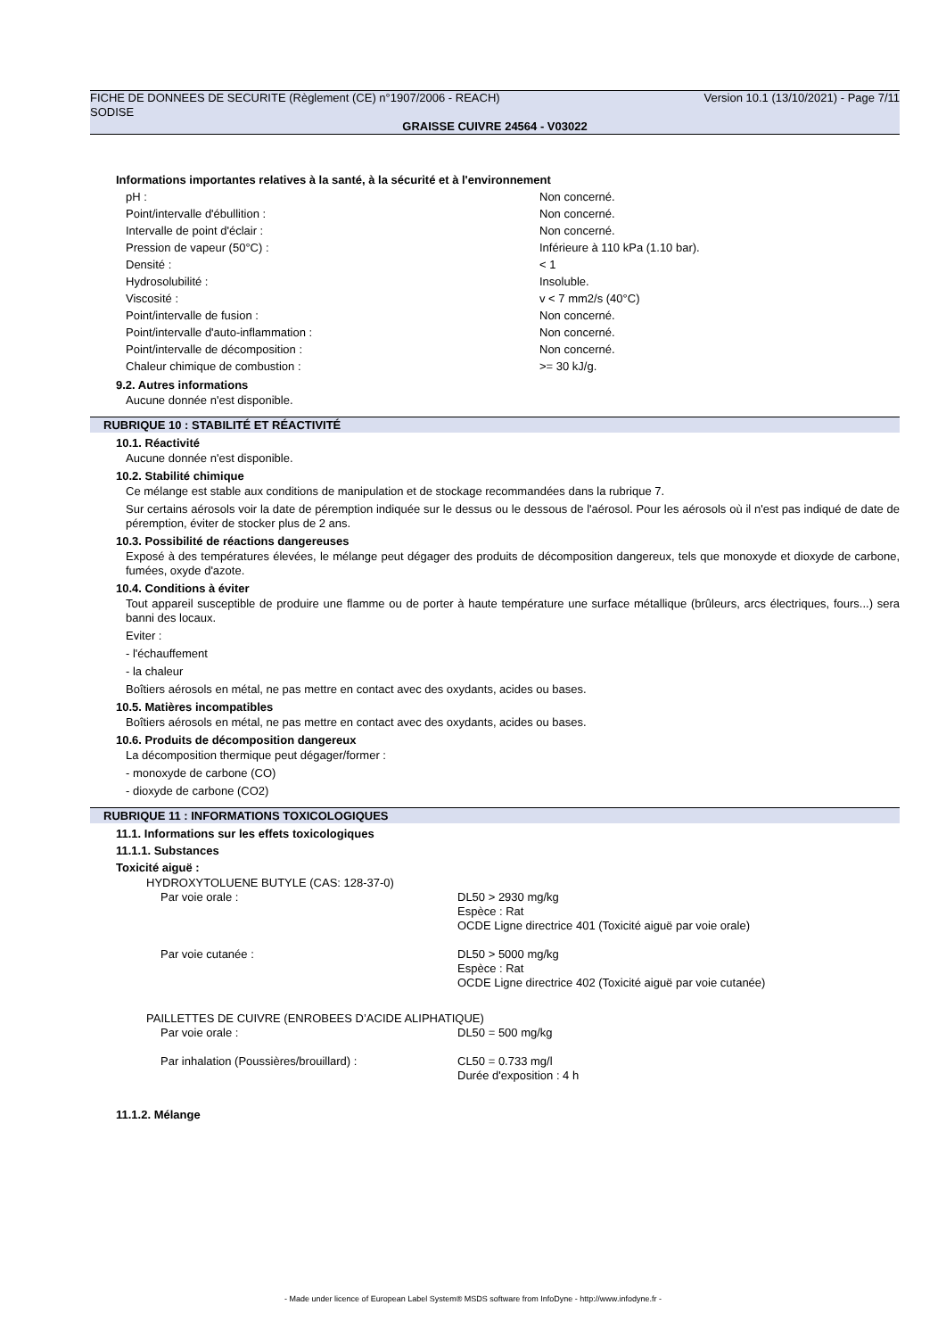FICHE DE DONNEES DE SECURITE (Règlement (CE) n°1907/2006 - REACH) Version 10.1 (13/10/2021) - Page 7/11
SODISE
GRAISSE CUIVRE 24564 - V03022
Informations importantes relatives à la santé, à la sécurité et à l'environnement
| pH : | Non concerné. |
| Point/intervalle d'ébullition : | Non concerné. |
| Intervalle de point d'éclair : | Non concerné. |
| Pression de vapeur (50°C) : | Inférieure à 110 kPa (1.10 bar). |
| Densité : | < 1 |
| Hydrosolubilité : | Insoluble. |
| Viscosité : | v < 7 mm2/s (40°C) |
| Point/intervalle de fusion : | Non concerné. |
| Point/intervalle d'auto-inflammation : | Non concerné. |
| Point/intervalle de décomposition : | Non concerné. |
| Chaleur chimique de combustion : | >= 30 kJ/g. |
9.2. Autres informations
Aucune donnée n'est disponible.
RUBRIQUE 10 : STABILITÉ ET RÉACTIVITÉ
10.1. Réactivité
Aucune donnée n'est disponible.
10.2. Stabilité chimique
Ce mélange est stable aux conditions de manipulation et de stockage recommandées dans la rubrique 7.
Sur certains aérosols voir la date de péremption indiquée sur le dessus ou le dessous de l'aérosol. Pour les aérosols où il n'est pas indiqué de date de péremption, éviter de stocker plus de 2 ans.
10.3. Possibilité de réactions dangereuses
Exposé à des températures élevées, le mélange peut dégager des produits de décomposition dangereux, tels que monoxyde et dioxyde de carbone, fumées, oxyde d'azote.
10.4. Conditions à éviter
Tout appareil susceptible de produire une flamme ou de porter à haute température une surface métallique (brûleurs, arcs électriques, fours...) sera banni des locaux.
Eviter :
- l'échauffement
- la chaleur
Boîtiers aérosols en métal, ne pas mettre en contact avec des oxydants, acides ou bases.
10.5. Matières incompatibles
Boîtiers aérosols en métal, ne pas mettre en contact avec des oxydants, acides ou bases.
10.6. Produits de décomposition dangereux
La décomposition thermique peut dégager/former :
- monoxyde de carbone (CO)
- dioxyde de carbone (CO2)
RUBRIQUE 11 : INFORMATIONS TOXICOLOGIQUES
11.1. Informations sur les effets toxicologiques
11.1.1. Substances
Toxicité aiguë :
| HYDROXYTOLUENE BUTYLE (CAS: 128-37-0) | |
| Par voie orale : | DL50 > 2930 mg/kg Espèce : Rat OCDE Ligne directrice 401 (Toxicité aiguë par voie orale) |
| Par voie cutanée : | DL50 > 5000 mg/kg Espèce : Rat OCDE Ligne directrice 402 (Toxicité aiguë par voie cutanée) |
| PAILLETTES DE CUIVRE (ENROBEES D’ACIDE ALIPHATIQUE) | |
| Par voie orale : | DL50 = 500 mg/kg |
| Par inhalation (Poussières/brouillard) : | CL50 = 0.733 mg/l Durée d'exposition : 4 h |
11.1.2. Mélange
- Made under licence of European Label System® MSDS software from InfoDyne - http://www.infodyne.fr -